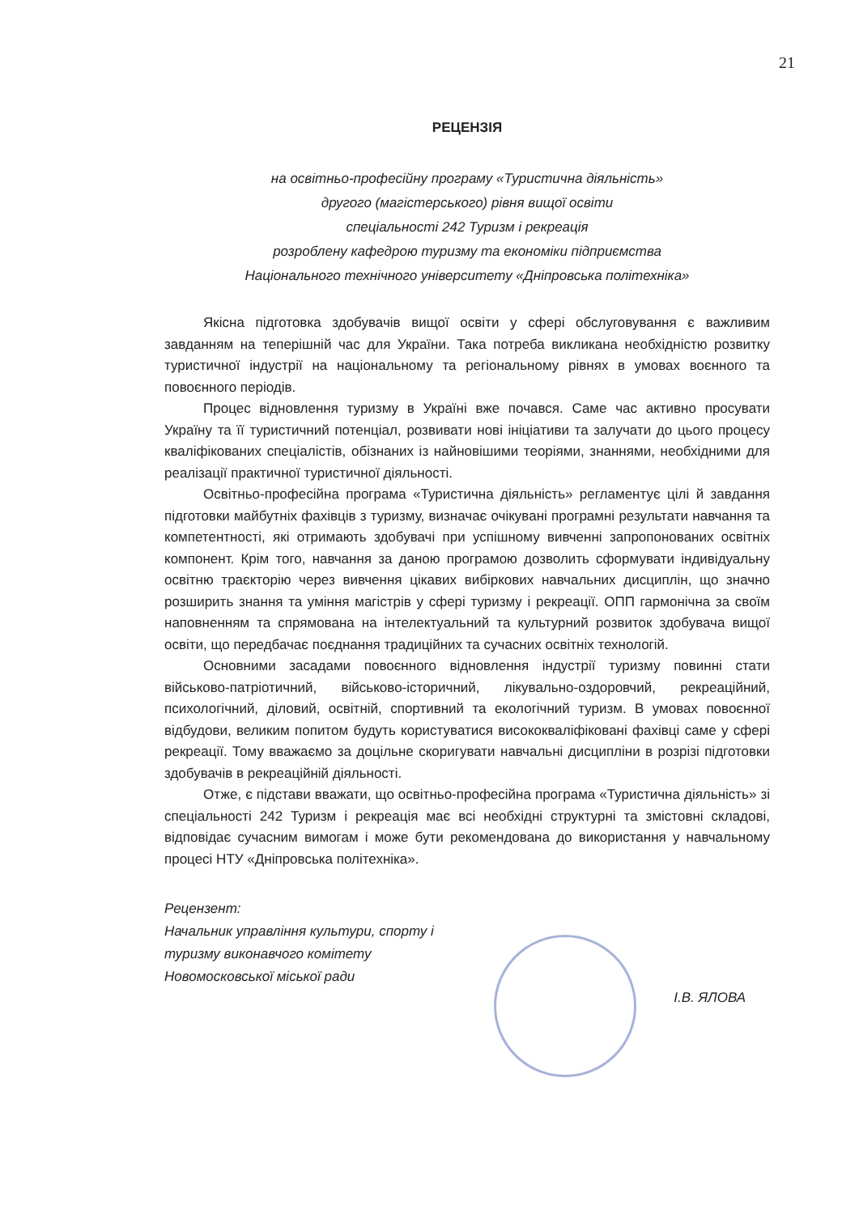21
РЕЦЕНЗІЯ
на освітньо-професійну програму «Туристична діяльність»
другого (магістерського) рівня вищої освіти
спеціальності 242 Туризм і рекреація
розроблену кафедрою туризму та економіки підприємства
Національного технічного університету «Дніпровська політехніка»
Якісна підготовка здобувачів вищої освіти у сфері обслуговування є важливим завданням на теперішній час для України. Така потреба викликана необхідністю розвитку туристичної індустрії на національному та регіональному рівнях в умовах воєнного та повоєнного періодів.
Процес відновлення туризму в Україні вже почався. Саме час активно просувати Україну та її туристичний потенціал, розвивати нові ініціативи та залучати до цього процесу кваліфікованих спеціалістів, обізнаних із найновішими теоріями, знаннями, необхідними для реалізації практичної туристичної діяльності.
Освітньо-професійна програма «Туристична діяльність» регламентує цілі й завдання підготовки майбутніх фахівців з туризму, визначає очікувані програмні результати навчання та компетентності, які отримають здобувачі при успішному вивченні запропонованих освітніх компонент. Крім того, навчання за даною програмою дозволить сформувати індивідуальну освітню траєкторію через вивчення цікавих вибіркових навчальних дисциплін, що значно розширить знання та уміння магістрів у сфері туризму і рекреації. ОПП гармонічна за своїм наповненням та спрямована на інтелектуальний та культурний розвиток здобувача вищої освіти, що передбачає поєднання традиційних та сучасних освітніх технологій.
Основними засадами повоєнного відновлення індустрії туризму повинні стати військово-патріотичний, військово-історичний, лікувально-оздоровчий, рекреаційний, психологічний, діловий, освітній, спортивний та екологічний туризм. В умовах повоєнної відбудови, великим попитом будуть користуватися висококваліфіковані фахівці саме у сфері рекреації. Тому вважаємо за доцільне скоригувати навчальні дисципліни в розрізі підготовки здобувачів в рекреаційній діяльності.
Отже, є підстави вважати, що освітньо-професійна програма «Туристична діяльність» зі спеціальності 242 Туризм і рекреація має всі необхідні структурні та змістовні складові, відповідає сучасним вимогам і може бути рекомендована до використання у навчальному процесі НТУ «Дніпровська політехніка».
Рецензент:
Начальник управління культури, спорту і
туризму виконавчого комітету
Новомосковської міської ради
І.В. ЯЛОВА